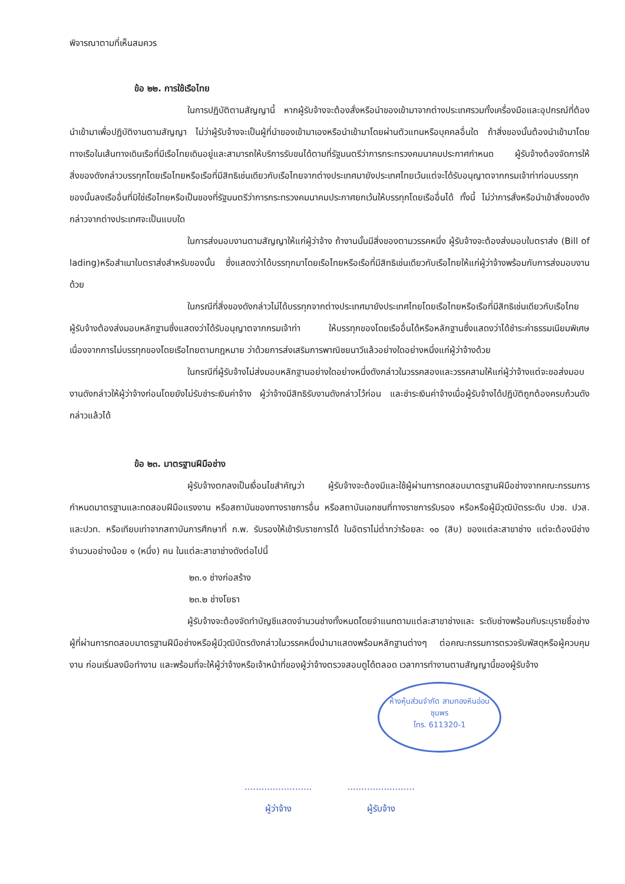พิจารณาตามที่เห็นสมควร
ข้อ ๒๒. การใช้เรือไทย
ในการปฏิบัติตามสัญญานี้ หากผู้รับจ้างจะต้องสั่งหรือนำของเข้ามาจากต่างประเทศรวมทั้งเครื่องมือและอุปกรณ์ที่ต้องนำเข้ามาเพื่อปฏิบัติงานตามสัญญา ไม่ว่าผู้รับจ้างจะเป็นผู้ที่นำของเข้ามาเองหรือนำเข้ามาโดยผ่านตัวแทนหรือบุคคลอื่นใด ถ้าสิ่งของนั้นต้องนำเข้ามาโดยทางเรือในเส้นทางเดินเรือที่มีเรือไทยเดินอยู่และสามารถให้บริการรับขนได้ตามที่รัฐมนตรีว่าการกระทรวงคมนาคมประกาศกำหนด ผู้รับจ้างต้องจัดการให้สิ่งของดังกล่าวบรรทุกโดยเรือไทยหรือเรือที่มีสิทธิเช่นเดียวกับเรือไทยจากต่างประเทศมายังประเทศไทยเว้นแต่จะได้รับอนุญาตจากกรมเจ้าท่าก่อนบรรทุกของนั้นลงเรืออื่นที่มิใช่เรือไทยหรือเป็นของที่รัฐมนตรีว่าการกระทรวงคมนาคมประกาศยกเว้นให้บรรทุกโดยเรืออื่นได้ ทั้งนี้ ไม่ว่าการสั่งหรือนำเข้าสิ่งของดังกล่าวจากต่างประเทศจะเป็นแบบใด
ในการส่งมอบงานตามสัญญาให้แก่ผู้ว่าจ้าง ถ้างานนั้นมีสิ่งของตามวรรคหนึ่ง ผู้รับจ้างจะต้องส่งมอบใบตราส่ง (Bill of lading)หรือสำเนาใบตราส่งสำหรับของนั้น ซึ่งแสดงว่าได้บรรทุกมาโดยเรือไทยหรือเรือที่มีสิทธิเช่นเดียวกับเรือไทยให้แก่ผู้ว่าจ้างพร้อมกับการส่งมอบงานด้วย
ในกรณีที่สิ่งของดังกล่าวไม่ได้บรรทุกจากต่างประเทศมายังประเทศไทยโดยเรือไทยหรือเรือที่มีสิทธิเช่นเดียวกับเรือไทย ผู้รับจ้างต้องส่งมอบหลักฐานซึ่งแสดงว่าได้รับอนุญาตจากกรมเจ้าท่า ให้บรรทุกของโดยเรืออื่นได้หรือหลักฐานซึ่งแสดงว่าได้ชำระค่าธรรมเนียมพิเศษ เนื่องจากการไม่บรรทุกของโดยเรือไทยตามกฎหมาย ว่าด้วยการส่งเสริมการพาณิชยนาวีแล้วอย่างใดอย่างหนึ่งแก่ผู้ว่าจ้างด้วย
ในกรณีที่ผู้รับจ้างไม่ส่งมอบหลักฐานอย่างใดอย่างหนึ่งดังกล่าวในวรรคสองและวรรคสามให้แก่ผู้ว่าจ้างแต่จะขอส่งมอบงานดังกล่าวให้ผู้ว่าจ้างก่อนโดยยังไม่รับชำระเงินค่าจ้าง ผู้ว่าจ้างมีสิทธิรับงานดังกล่าวไว้ก่อน และชำระเงินค่าจ้างเมื่อผู้รับจ้างได้ปฏิบัติถูกต้องครบถ้วนดังกล่าวแล้วได้
ข้อ ๒๓. มาตรฐานฝีมือช่าง
ผู้รับจ้างตกลงเป็นเงื่อนไขสำคัญว่า ผู้รับจ้างจะต้องมีและใช้ผู้ผ่านการทดสอบมาตรฐานฝีมือช่างจากคณะกรรมการกำหนดมาตรฐานและทดสอบฝีมือแรงงาน หรือสถาบันของทางราชการอื่น หรือสถาบันเอกชนที่ทางราชการรับรอง หรือหรือผู้มีวุฒิบัตรระดับ ปวช. ปวส. และปวท. หรือเทียบเท่าจากสถาบันการศึกษาที่ ก.พ. รับรองให้เข้ารับราชการได้ ในอัตราไม่ต่ำกว่าร้อยละ ๑๐ (สิบ) ของแต่ละสาขาช่าง แต่จะต้องมีช่างจำนวนอย่างน้อย ๑ (หนึ่ง) คน ในแต่ละสาขาช่างดังต่อไปนี้
๒๓.๑ ช่างก่อสร้าง
๒๓.๒ ช่างโยธา
ผู้รับจ้างจะต้องจัดทำบัญชีแสดงจำนวนช่างทั้งหมดโดยจำแนกตามแต่ละสาขาช่างและ ระดับช่างพร้อมกับระบุรายชื่อช่างผู้ที่ผ่านการทดสอบมาตรฐานฝีมือช่างหรือผู้มีวุฒิบัตรดังกล่าวในวรรคหนึ่งนำมาแสดงพร้อมหลักฐานต่างๆ ต่อคณะกรรมการตรวจรับพัสดุหรือผู้ควบคุมงาน ก่อนเริ่มลงมือทำงาน และพร้อมที่จะให้ผู้ว่าจ้างหรือเจ้าหน้าที่ของผู้ว่าจ้างตรวจสอบดูได้ตลอด เวลาการทำงานตามสัญญานี้ของผู้รับจ้าง
ห้างหุ้นส่วนจำกัด สามทองหินอ่อน
ชุมพร
โทร. 611320-1
........................
ผู้ว่าจ้าง
........................
ผู้รับจ้าง